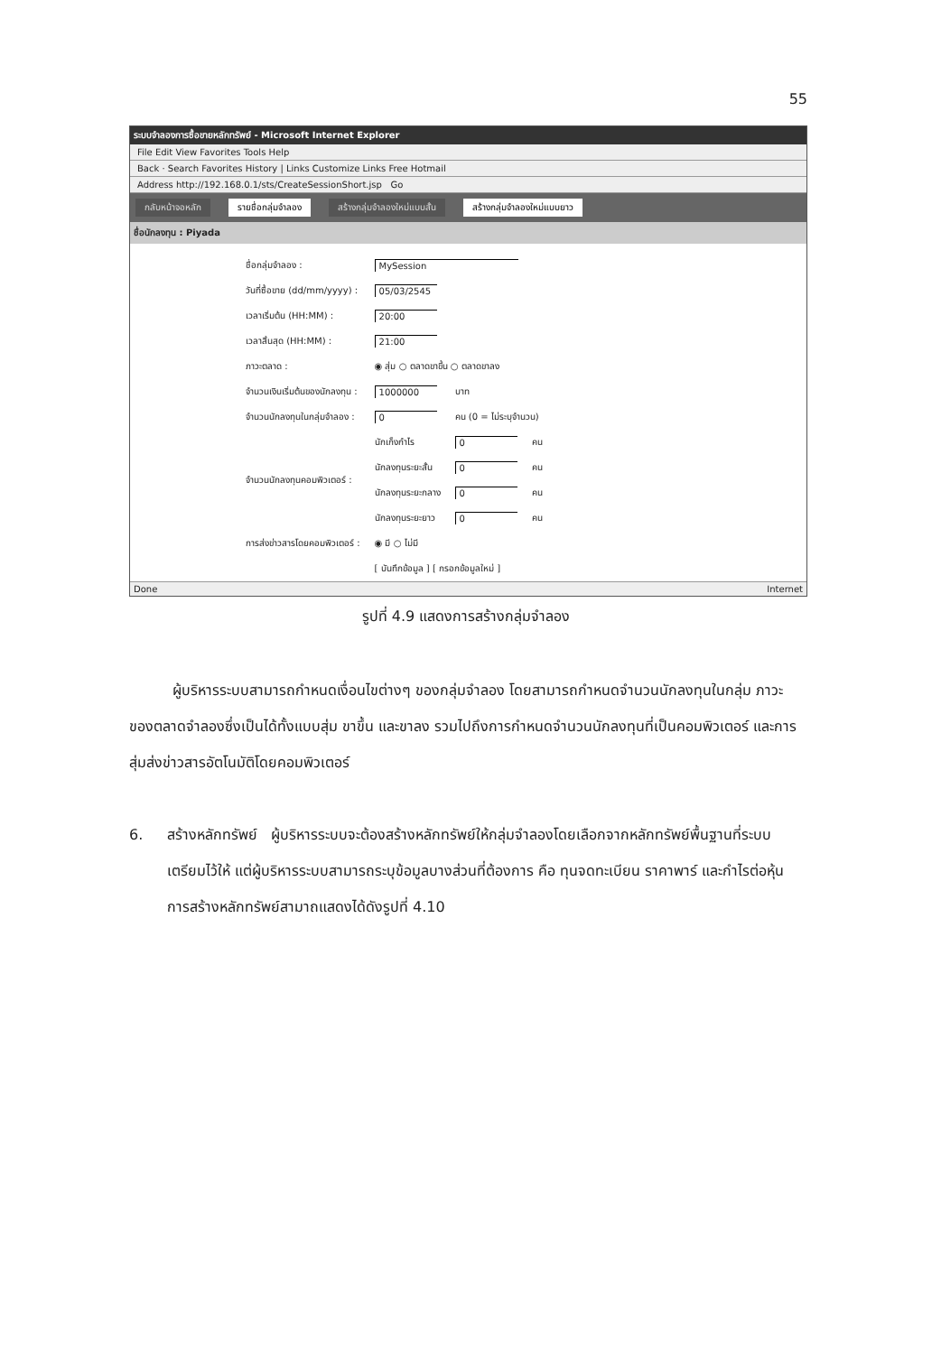55
ระบบจำลองการซื้อขายหลักทรัพย์ - Microsoft Internet Explorer
File Edit View Favorites Tools Help
Back · Search Favorites History | Links Customize Links Free Hotmail
Address http://192.168.0.1/sts/CreateSessionShort.jsp Go
กลับหน้าจอหลัก รายชื่อกลุ่มจำลอง สร้างกลุ่มจำลองใหม่แบบสั้น สร้างกลุ่มจำลองใหม่แบบยาว
ชื่อนักลงทุน : Piyada
| ชื่อกลุ่มจำลอง : | MySession | | |
| วันที่ซื้อขาย (dd/mm/yyyy) : | 05/03/2545 | | |
| เวลาเริ่มต้น (HH:MM) : | 20:00 | | |
| เวลาสิ้นสุด (HH:MM) : | 21:00 | | |
| ภาวะตลาด : | ◉ สุ่ม ○ ตลาดขาขึ้น ○ ตลาดขาลง | | |
| จำนวนเงินเริ่มต้นของนักลงทุน : | 1000000 | บาท | |
| จำนวนนักลงทุนในกลุ่มจำลอง : | 0 | คน (0 = ไม่ระบุจำนวน) | |
| จำนวนนักลงทุนคอมพิวเตอร์ : | นักเก็งกำไร | 0 | คน |
| | นักลงทุนระยะสั้น | 0 | คน |
| | นักลงทุนระยะกลาง | 0 | คน |
| | นักลงทุนระยะยาว | 0 | คน |
| การส่งข่าวสารโดยคอมพิวเตอร์ : | ◉ มี ○ ไม่มี | | |
| | [ บันทึกข้อมูล ] [ กรอกข้อมูลใหม่ ] | | |
Done Internet
รูปที่ 4.9 แสดงการสร้างกลุ่มจำลอง
ผู้บริหารระบบสามารถกำหนดเงื่อนไขต่างๆ ของกลุ่มจำลอง โดยสามารถกำหนดจำนวนนักลงทุนในกลุ่ม ภาวะของตลาดจำลองซึ่งเป็นได้ทั้งแบบสุ่ม ขาขึ้น และขาลง รวมไปถึงการกำหนดจำนวนนักลงทุนที่เป็นคอมพิวเตอร์ และการสุ่มส่งข่าวสารอัตโนมัติโดยคอมพิวเตอร์
6. สร้างหลักทรัพย์ ผู้บริหารระบบจะต้องสร้างหลักทรัพย์ให้กลุ่มจำลองโดยเลือกจากหลักทรัพย์พื้นฐานที่ระบบเตรียมไว้ให้ แต่ผู้บริหารระบบสามารถระบุข้อมูลบางส่วนที่ต้องการ คือ ทุนจดทะเบียน ราคาพาร์ และกำไรต่อหุ้น การสร้างหลักทรัพย์สามาถแสดงได้ดังรูปที่ 4.10